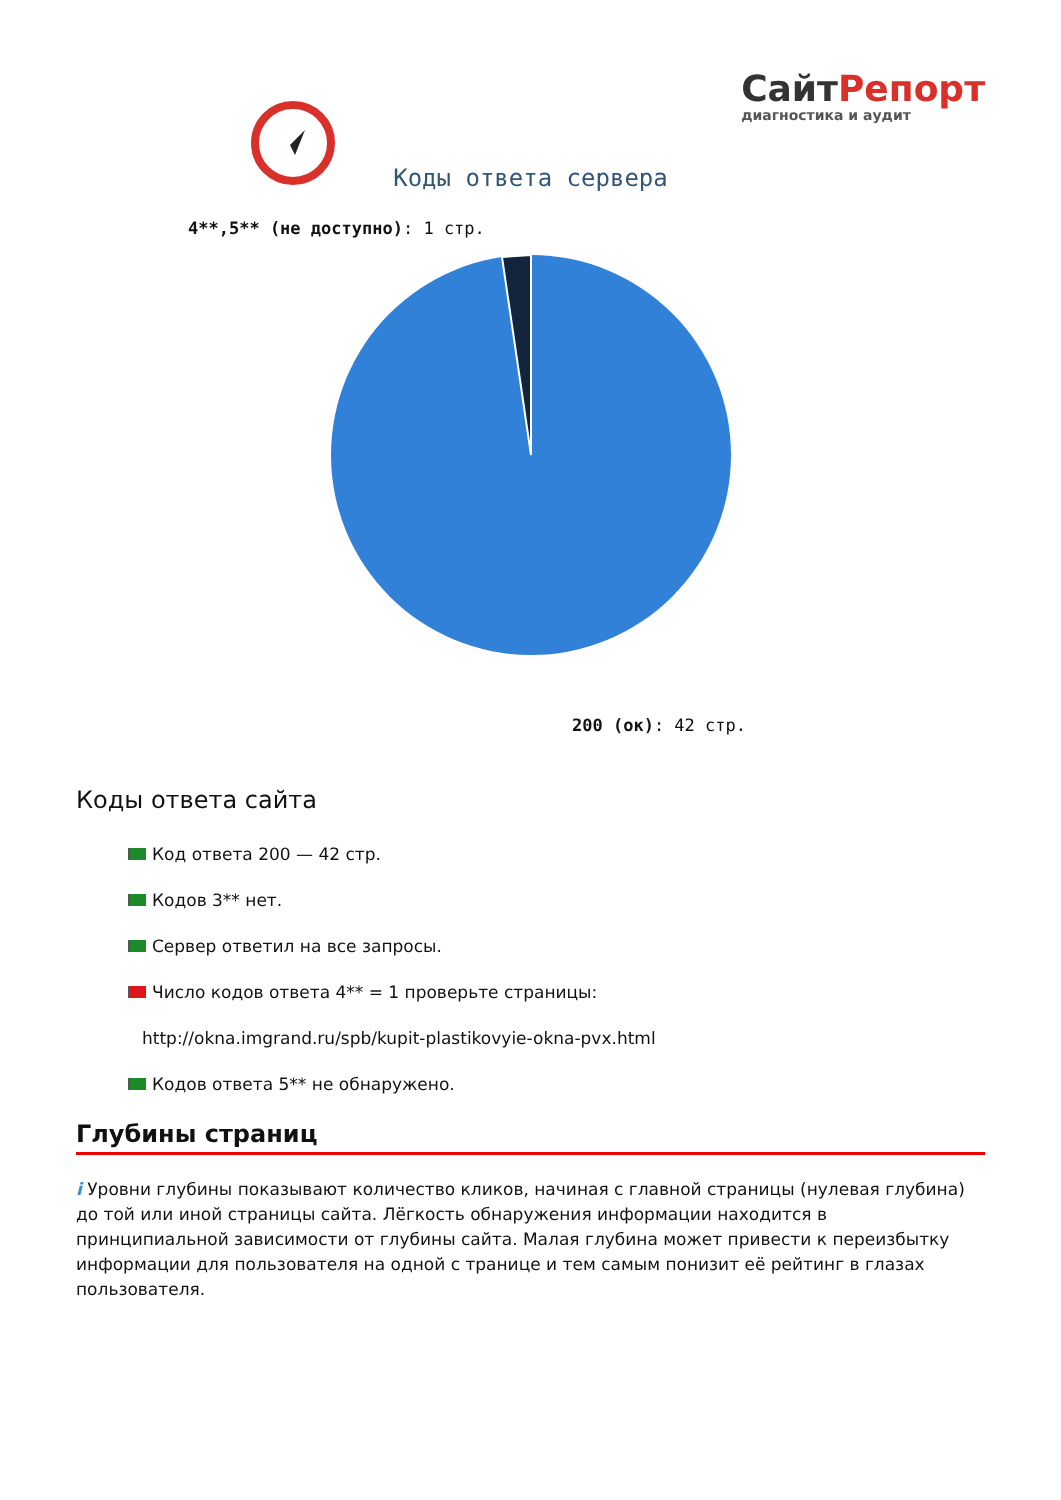СайтРепорт
диагностика и аудит
Коды ответа сервера
4**,5** (не доступно): 1 стр.
200 (ок): 42 стр.
Коды ответа сайта
Код ответа 200 — 42 стр.
Кодов 3** нет.
Сервер ответил на все запросы.
Число кодов ответа 4** = 1 проверьте страницы:
http://okna.imgrand.ru/spb/kupit-plastikovyie-okna-pvx.html
Кодов ответа 5** не обнаружено.
Глубины страниц
i Уровни глубины показывают количество кликов, начиная с главной страницы (нулевая глубина) до той или иной страницы сайта. Лёгкость обнаружения информации находится в принципиальной зависимости от глубины сайта. Малая глубина может привести к переизбытку информации для пользователя на одной с транице и тем самым понизит её рейтинг в глазах пользователя.